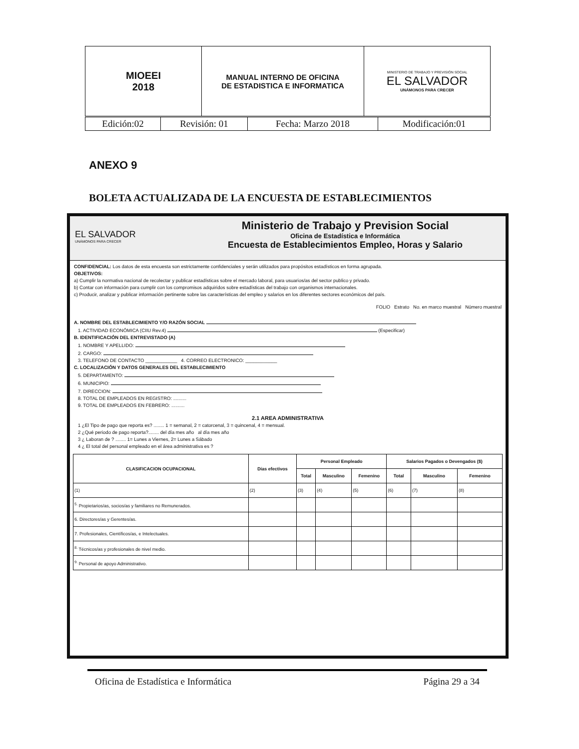| MIOEEI 2018 | MANUAL INTERNO DE OFICINA DE ESTADISTICA E INFORMATICA | MINISTERIO DE TRABAJO Y PREVISIÓN SOCIAL EL SALVADOR UNÁMONOS PARA CRECER |
| Edición:02 | Revisión: 01 | Fecha: Marzo 2018 | Modificación:01 |
ANEXO 9
BOLETA ACTUALIZADA DE LA ENCUESTA DE ESTABLECIMIENTOS
EL SALVADOR
UNÁMONOS PARA CRECER
Ministerio de Trabajo y Prevision Social
Oficina de Estadística e Informática
Encuesta de Establecimientos Empleo, Horas y Salario
CONFIDENCIAL: Los datos de esta encuesta son estrictamente confidenciales y serán utilizados para propósitos estadísticos en forma agrupada.
OBJETIVOS:
a) Cumplir la normativa nacional de recolectar y publicar estadísticas sobre el mercado laboral, para usuarios/as del sector publico y privado.
b) Contar con información para cumplir con los compromisos adquiridos sobre estadísticas del trabajo con organismos internacionales.
c) Producir, analizar y publicar información pertinente sobre las características del empleo y salarios en los diferentes sectores económicos del país.
FOLIO Estrato No. en marco muestral Número muestral
A. NOMBRE DEL ESTABLECIMIENTO Y/O RAZÓN SOCIAL
1. ACTIVIDAD ECONÓMICA (CIIU Rev.4) (Especificar)
B. IDENTIFICACIÓN DEL ENTREVISTADO (A)
1. NOMBRE Y APELLIDO:
2. CARGO:
3. TELEFONO DE CONTACTO ____________ 4. CORREO ELECTRONICO: ____________
C. LOCALIZACIÓN Y DATOS GENERALES DEL ESTABLECIMIENTO
5. DEPARTAMENTO:
6. MUNICIPIO:
7. DIRECCION:
8. TOTAL DE EMPLEADOS EN REGISTRO: ..........
9. TOTAL DE EMPLEADOS EN FEBRERO: ..........
2.1 AREA ADMINISTRATIVA
1 ¿El Tipo de pago que reporta es? ........ 1 = semanal, 2 = catorcenal, 3 = quincenal, 4 = mensual.
2 ¿Qué periodo de pago reporta?........ del día mes año al día mes año
3 ¿ Laboran de ? ........ 1= Lunes a Viernes, 2= Lunes a Sábado
4 ¿ El total del personal empleado en el área administrativa es ?
| CLASIFICACION OCUPACIONAL | Días efectivos | Personal Empleado | | | Salarios Pagados o Devengados ($) | | |
| --- | --- | --- | --- | --- | --- | --- | --- |
| | | Total | Masculino | Femenino | Total | Masculino | Femenino |
| (1) | (2) | (3) | (4) | (5) | (6) | (7) | (8) |
| <sup>5.</sup> Propietarios/as, socios/as y familiares no Remunerados. | | | | | | | |
| 6. Directores/as y Gerentes/as. | | | | | | | |
| 7. Profesionales, Científicos/as, e Intelectuales. | | | | | | | |
| <sup>8.</sup> Técnicos/as y profesionales de nivel medio. | | | | | | | |
| <sup>9.</sup> Personal de apoyo Administrativo. | | | | | | | |
Oficina de Estadística e Informática Página 29 a 34